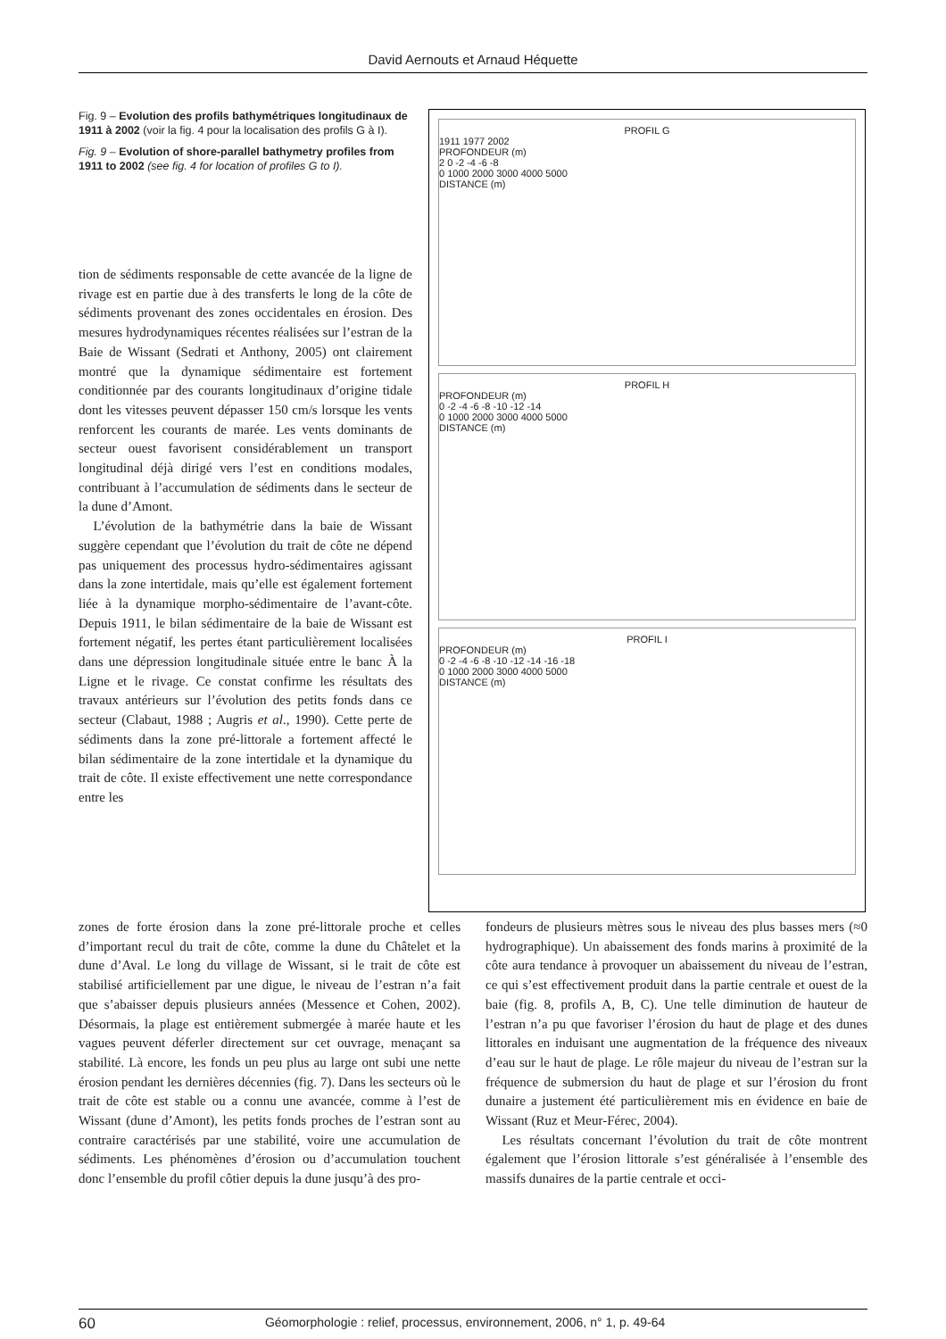David Aernouts et Arnaud Héquette
Fig. 9 – Evolution des profils bathymétriques longitudinaux de 1911 à 2002 (voir la fig. 4 pour la localisation des profils G à I).
Fig. 9 – Evolution of shore-parallel bathymetry profiles from 1911 to 2002 (see fig. 4 for location of profiles G to I).
tion de sédiments responsable de cette avancée de la ligne de rivage est en partie due à des transferts le long de la côte de sédiments provenant des zones occidentales en érosion. Des mesures hydrodynamiques récentes réalisées sur l’estran de la Baie de Wissant (Sedrati et Anthony, 2005) ont clairement montré que la dynamique sédimentaire est fortement conditionnée par des courants longitudinaux d’origine tidale dont les vitesses peuvent dépasser 150 cm/s lorsque les vents renforcent les courants de marée. Les vents dominants de secteur ouest favorisent considérablement un transport longitudinal déjà dirigé vers l’est en conditions modales, contribuant à l’accumulation de sédiments dans le secteur de la dune d’Amont.
L’évolution de la bathymétrie dans la baie de Wissant suggère cependant que l’évolution du trait de côte ne dépend pas uniquement des processus hydro-sédimentaires agissant dans la zone intertidale, mais qu’elle est également fortement liée à la dynamique morpho-sédimentaire de l’avant-côte. Depuis 1911, le bilan sédimentaire de la baie de Wissant est fortement négatif, les pertes étant particulièrement localisées dans une dépression longitudinale située entre le banc À la Ligne et le rivage. Ce constat confirme les résultats des travaux antérieurs sur l’évolution des petits fonds dans ce secteur (Clabaut, 1988 ; Augris et al., 1990). Cette perte de sédiments dans la zone pré-littorale a fortement affecté le bilan sédimentaire de la zone intertidale et la dynamique du trait de côte. Il existe effectivement une nette correspondance entre les
PROFIL G
1911 1977 2002
PROFONDEUR (m)
2 0 -2 -4 -6 -8
0 1000 2000 3000 4000 5000
DISTANCE (m)
PROFIL H
PROFONDEUR (m)
0 -2 -4 -6 -8 -10 -12 -14
0 1000 2000 3000 4000 5000
DISTANCE (m)
PROFIL I
PROFONDEUR (m)
0 -2 -4 -6 -8 -10 -12 -14 -16 -18
0 1000 2000 3000 4000 5000
DISTANCE (m)
zones de forte érosion dans la zone pré-littorale proche et celles d’important recul du trait de côte, comme la dune du Châtelet et la dune d’Aval. Le long du village de Wissant, si le trait de côte est stabilisé artificiellement par une digue, le niveau de l’estran n’a fait que s’abaisser depuis plusieurs années (Messence et Cohen, 2002). Désormais, la plage est entièrement submergée à marée haute et les vagues peuvent déferler directement sur cet ouvrage, menaçant sa stabilité. Là encore, les fonds un peu plus au large ont subi une nette érosion pendant les dernières décennies (fig. 7). Dans les secteurs où le trait de côte est stable ou a connu une avancée, comme à l’est de Wissant (dune d’Amont), les petits fonds proches de l’estran sont au contraire caractérisés par une stabilité, voire une accumulation de sédiments. Les phénomènes d’érosion ou d’accumulation touchent donc l’ensemble du profil côtier depuis la dune jusqu’à des pro-
fondeurs de plusieurs mètres sous le niveau des plus basses mers (≈0 hydrographique). Un abaissement des fonds marins à proximité de la côte aura tendance à provoquer un abaissement du niveau de l’estran, ce qui s’est effectivement produit dans la partie centrale et ouest de la baie (fig. 8, profils A, B, C). Une telle diminution de hauteur de l’estran n’a pu que favoriser l’érosion du haut de plage et des dunes littorales en induisant une augmentation de la fréquence des niveaux d’eau sur le haut de plage. Le rôle majeur du niveau de l’estran sur la fréquence de submersion du haut de plage et sur l’érosion du front dunaire a justement été particulièrement mis en évidence en baie de Wissant (Ruz et Meur-Férec, 2004).
Les résultats concernant l’évolution du trait de côte montrent également que l’érosion littorale s’est généralisée à l’ensemble des massifs dunaires de la partie centrale et occi-
60 Géomorphologie : relief, processus, environnement, 2006, n° 1, p. 49-64